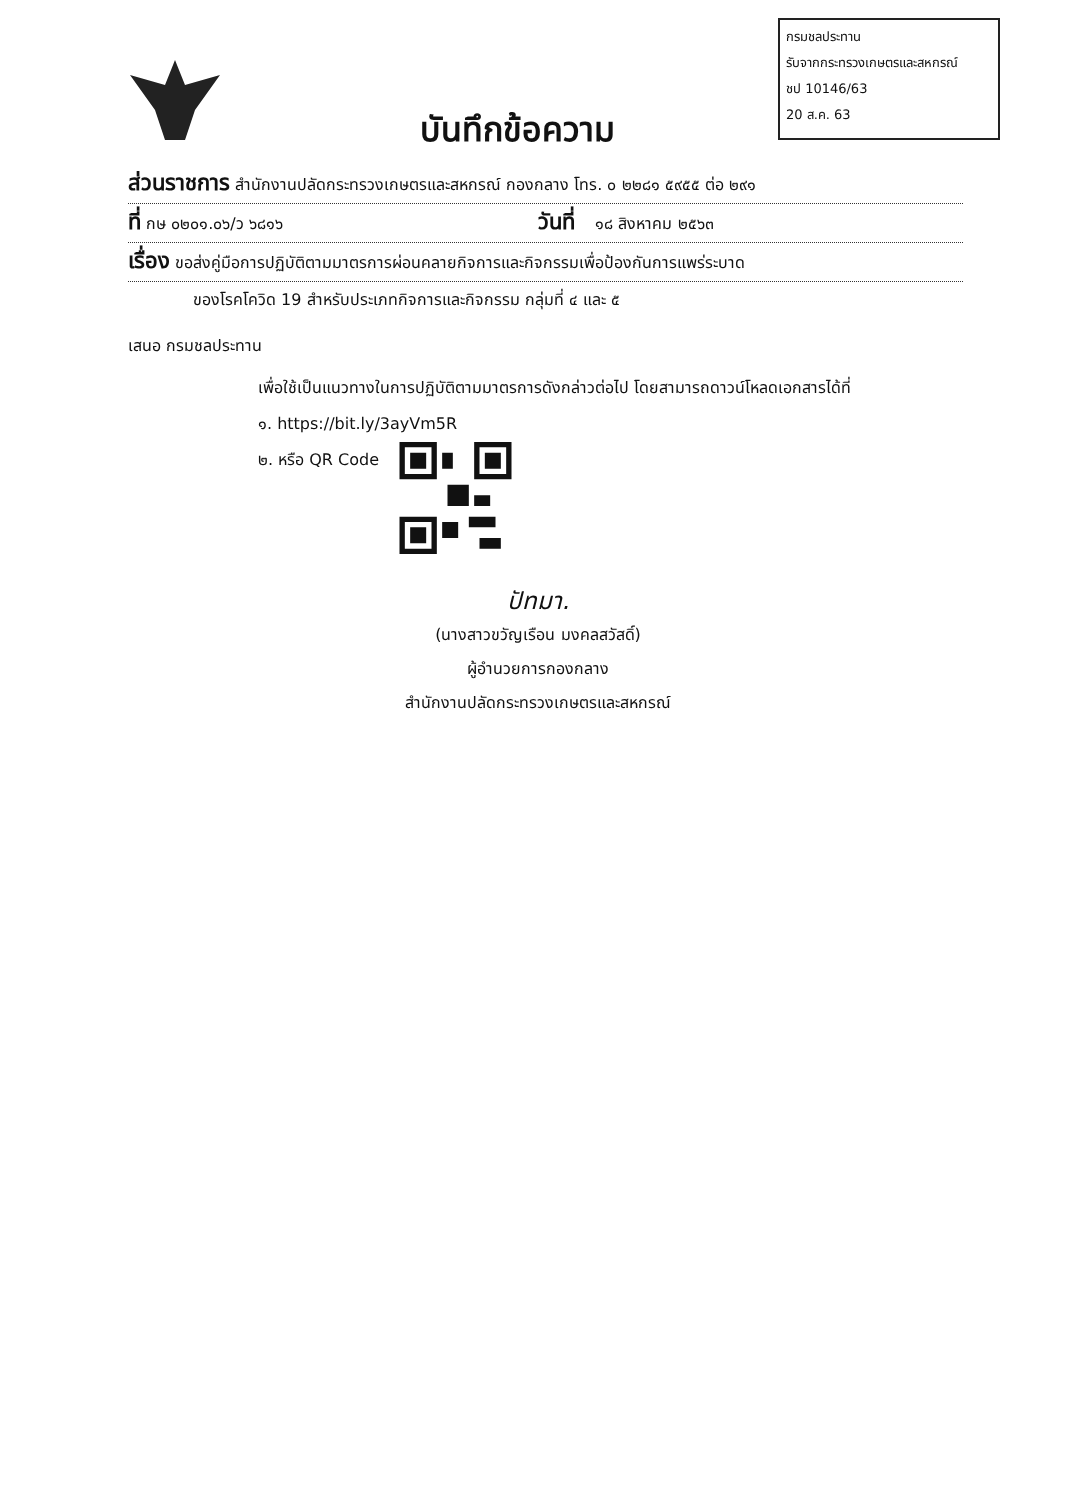กรมชลประทาน
รับจากกระทรวงเกษตรและสหกรณ์
ชป 10146/63
20 ส.ค. 63
บันทึกข้อความ
ส่วนราชการ สำนักงานปลัดกระทรวงเกษตรและสหกรณ์ กองกลาง โทร. ๐ ๒๒๘๑ ๕๙๕๕ ต่อ ๒๙๑
ที่ กษ ๐๒๐๑.๐๖/ว ๖๘๑๖ วันที่ ๑๘ สิงหาคม ๒๕๖๓
เรื่อง ขอส่งคู่มือการปฏิบัติตามมาตรการผ่อนคลายกิจการและกิจกรรมเพื่อป้องกันการแพร่ระบาด
ของโรคโควิด 19 สำหรับประเภทกิจการและกิจกรรม กลุ่มที่ ๔ และ ๕
เสนอ กรมชลประทาน
เพื่อใช้เป็นแนวทางในการปฏิบัติตามมาตรการดังกล่าวต่อไป โดยสามารถดาวน์โหลดเอกสารได้ที่
๑. https://bit.ly/3ayVm5R
๒. หรือ QR Code
ปัทมา.
(นางสาวขวัญเรือน มงคลสวัสดิ์)
ผู้อำนวยการกองกลาง
สำนักงานปลัดกระทรวงเกษตรและสหกรณ์